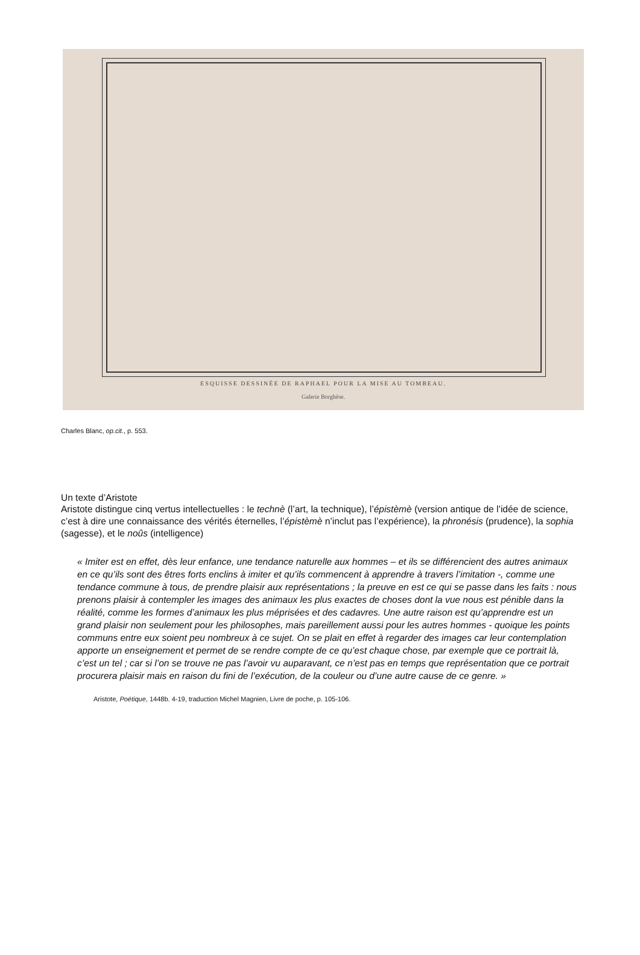ESQUISSE DESSINÉE DE RAPHAEL POUR LA MISE AU TOMBEAU.
Galerie Borghèse.
Charles Blanc, op.cit., p. 553.
Un texte d’Aristote
Aristote distingue cinq vertus intellectuelles : le technè (l’art, la technique), l’épistèmè (version antique de l’idée de science, c’est à dire une connaissance des vérités éternelles, l’épistèmè n’inclut pas l’expérience), la phronésis (prudence), la sophia (sagesse), et le noûs (intelligence)
« Imiter est en effet, dès leur enfance, une tendance naturelle aux hommes – et ils se différencient des autres animaux en ce qu’ils sont des êtres forts enclins à imiter et qu’ils commencent à apprendre à travers l’imitation -, comme une tendance commune à tous, de prendre plaisir aux représentations ; la preuve en est ce qui se passe dans les faits : nous prenons plaisir à contempler les images des animaux les plus exactes de choses dont la vue nous est pénible dans la réalité, comme les formes d’animaux les plus méprisées et des cadavres. Une autre raison est qu’apprendre est un grand plaisir non seulement pour les philosophes, mais pareillement aussi pour les autres hommes - quoique les points communs entre eux soient peu nombreux à ce sujet. On se plait en effet à regarder des images car leur contemplation apporte un enseignement et permet de se rendre compte de ce qu’est chaque chose, par exemple que ce portrait là, c’est un tel ; car si l’on se trouve ne pas l’avoir vu auparavant, ce n’est pas en temps que représentation que ce portrait procurera plaisir mais en raison du fini de l’exécution, de la couleur ou d’une autre cause de ce genre. »
Aristote, Poétique, 1448b. 4-19, traduction Michel Magnien, Livre de poche, p. 105-106.